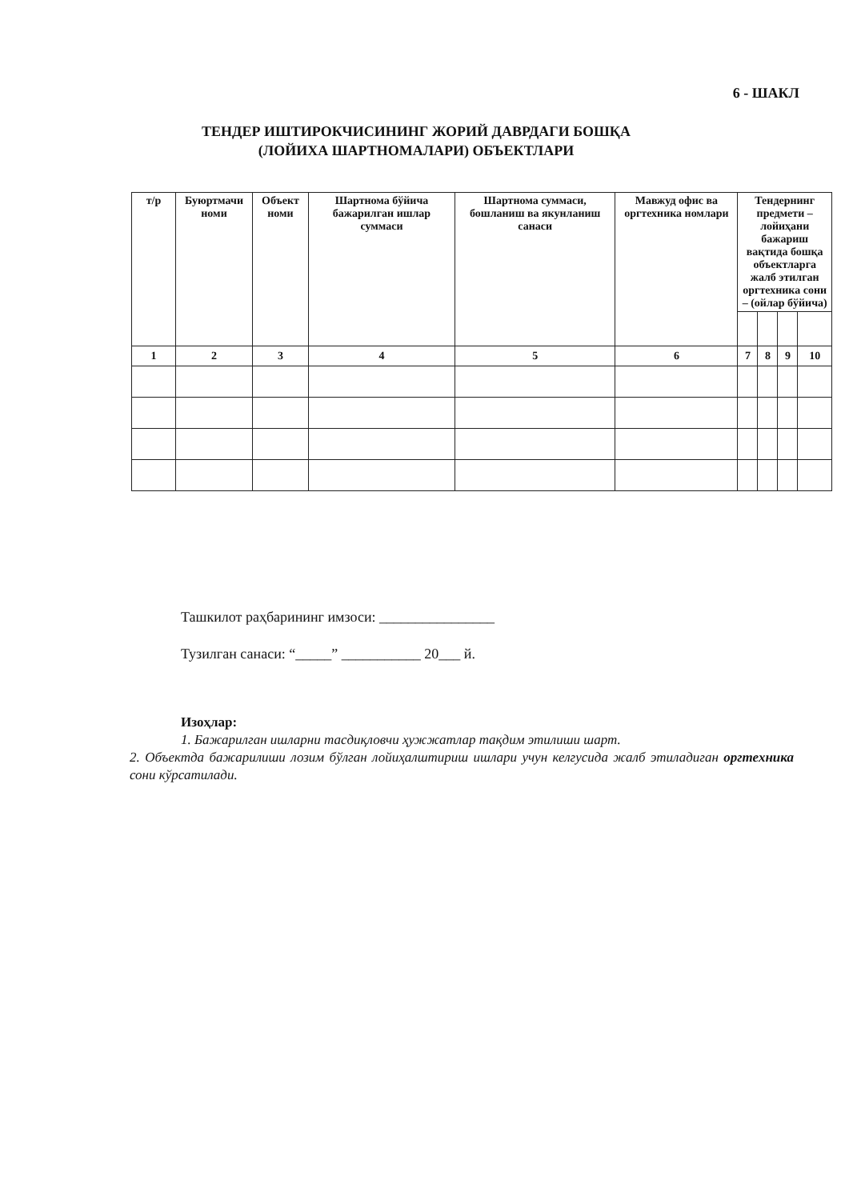6 - ШАКЛ
ТЕНДЕР ИШТИРОКЧИСИНИНГ ЖОРИЙ ДАВРДАГИ БОШҚА
(ЛОЙИХА ШАРТНОМАЛАРИ) ОБЪЕКТЛАРИ
| т/р | Буюртмачи номи | Объект номи | Шартнома бўйича бажарилган ишлар суммаси | Шартнома суммаси, бошланиш ва якунланиш санаси | Мавжуд офис ва оргтехника номлари | Тендернинг предмети – лойиҳани бажариш вақтида бошқа объектларга жалб этилган оргтехника сони – (ойлар бўйича) | | | |
| --- | --- | --- | --- | --- | --- | --- | --- | --- | --- |
| 1 | 2 | 3 | 4 | 5 | 6 | 7 | 8 | 9 | 10 |
Ташкилот раҳбарининг имзоси: ________________
Тузилган санаси: “_____” ___________ 20___ й.
Изоҳлар:
1. Бажарилган ишларни тасдиқловчи ҳужжатлар тақдим этилиши шарт.
2. Объектда бажарилиши лозим бўлган лойиҳалштириш ишлари учун келгусида жалб этиладиган оргтехника сони кўрсатилади.